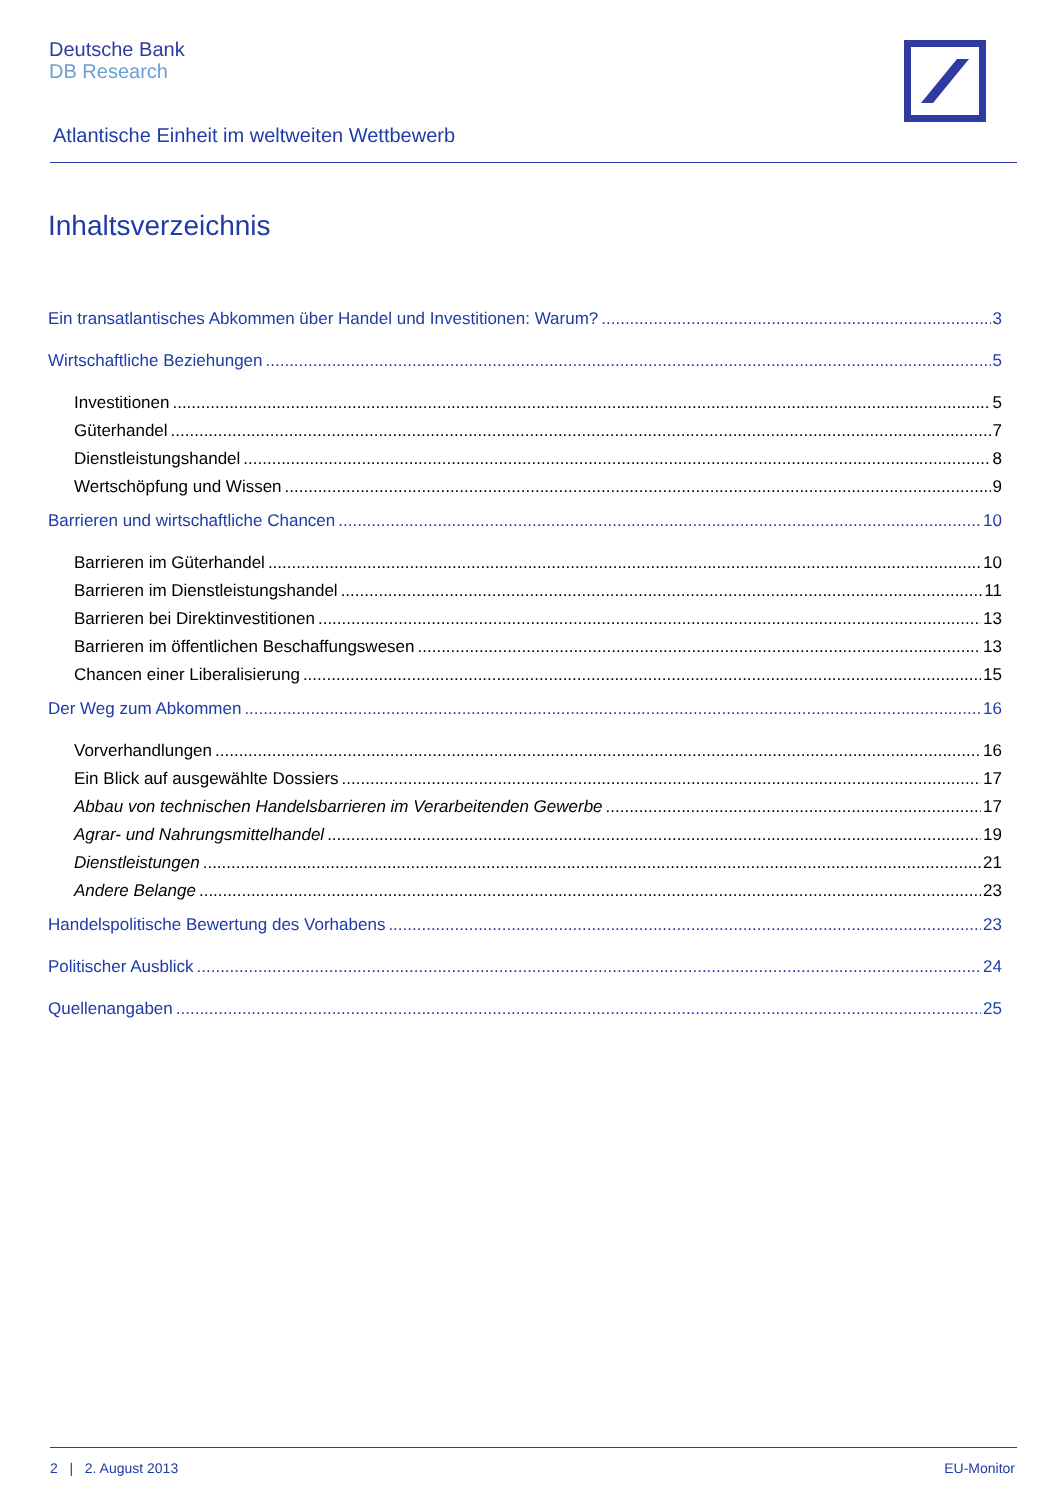Deutsche Bank
DB Research
Atlantische Einheit im weltweiten Wettbewerb
Inhaltsverzeichnis
Ein transatlantisches Abkommen über Handel und Investitionen: Warum? 3
Wirtschaftliche Beziehungen 5
Investitionen 5
Güterhandel 7
Dienstleistungshandel 8
Wertschöpfung und Wissen 9
Barrieren und wirtschaftliche Chancen 10
Barrieren im Güterhandel 10
Barrieren im Dienstleistungshandel 11
Barrieren bei Direktinvestitionen 13
Barrieren im öffentlichen Beschaffungswesen 13
Chancen einer Liberalisierung 15
Der Weg zum Abkommen 16
Vorverhandlungen 16
Ein Blick auf ausgewählte Dossiers 17
Abbau von technischen Handelsbarrieren im Verarbeitenden Gewerbe 17
Agrar- und Nahrungsmittelhandel 19
Dienstleistungen 21
Andere Belange 23
Handelspolitische Bewertung des Vorhabens 23
Politischer Ausblick 24
Quellenangaben 25
2 | 2. August 2013 EU-Monitor